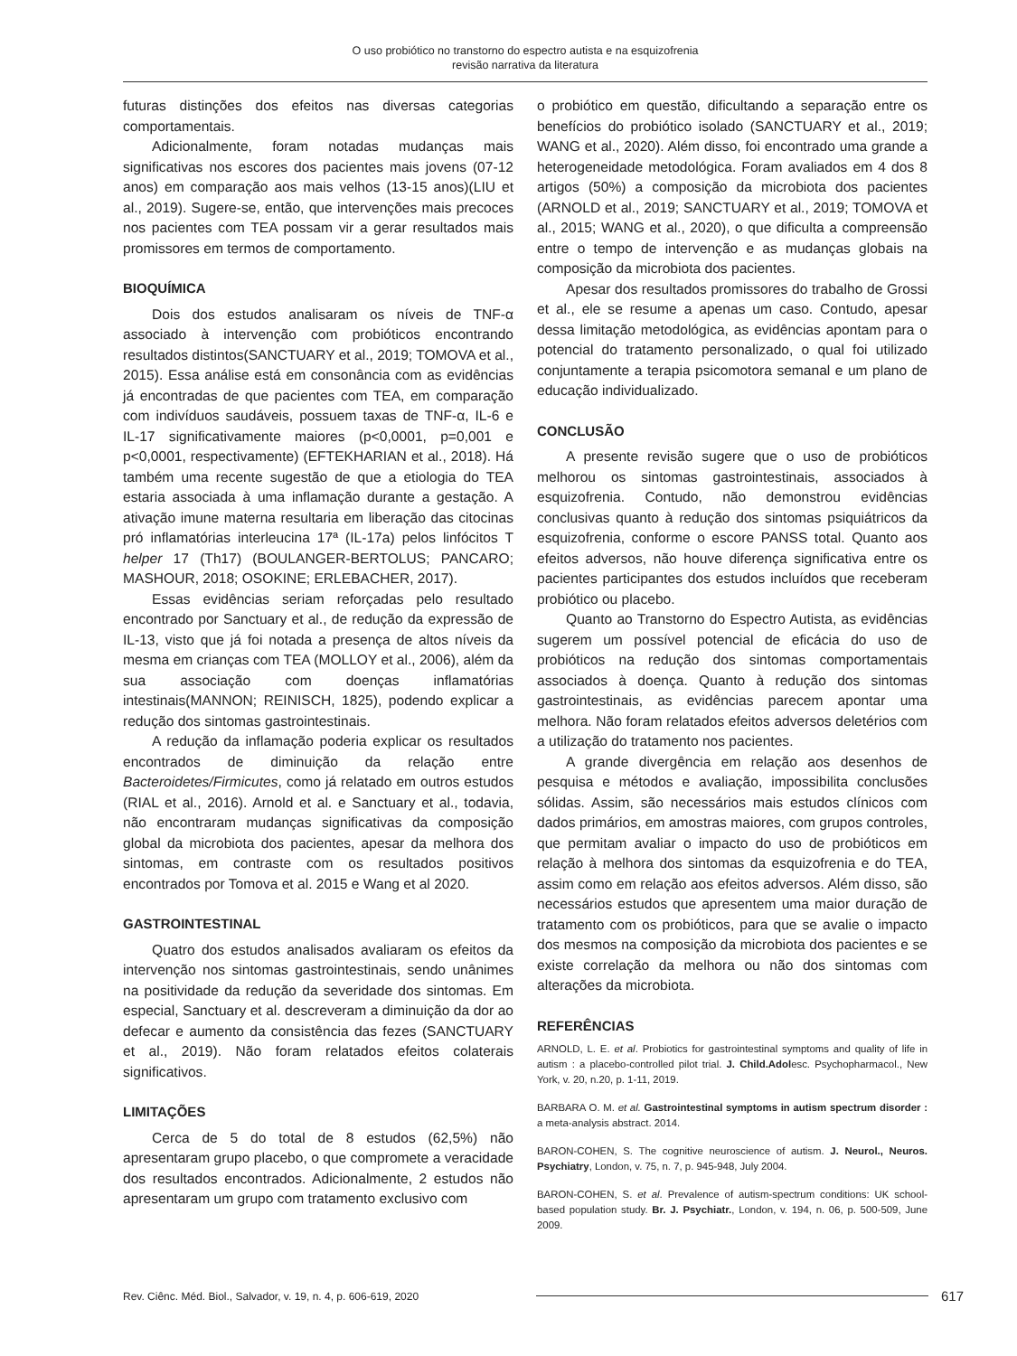O uso probiótico no transtorno do espectro autista e na esquizofrenia
revisão narrativa da literatura
futuras distinções dos efeitos nas diversas categorias comportamentais.
Adicionalmente, foram notadas mudanças mais significativas nos escores dos pacientes mais jovens (07-12 anos) em comparação aos mais velhos (13-15 anos)(LIU et al., 2019). Sugere-se, então, que intervenções mais precoces nos pacientes com TEA possam vir a gerar resultados mais promissores em termos de comportamento.
BIOQUÍMICA
Dois dos estudos analisaram os níveis de TNF-α associado à intervenção com probióticos encontrando resultados distintos(SANCTUARY et al., 2019; TOMOVA et al., 2015). Essa análise está em consonância com as evidências já encontradas de que pacientes com TEA, em comparação com indivíduos saudáveis, possuem taxas de TNF-α, IL-6 e IL-17 significativamente maiores (p<0,0001, p=0,001 e p<0,0001, respectivamente) (EFTEKHARIAN et al., 2018). Há também uma recente sugestão de que a etiologia do TEA estaria associada à uma inflamação durante a gestação. A ativação imune materna resultaria em liberação das citocinas pró inflamatórias interleucina 17ª (IL-17a) pelos linfócitos T helper 17 (Th17) (BOULANGER-BERTOLUS; PANCARO; MASHOUR, 2018; OSOKINE; ERLEBACHER, 2017).
Essas evidências seriam reforçadas pelo resultado encontrado por Sanctuary et al., de redução da expressão de IL-13, visto que já foi notada a presença de altos níveis da mesma em crianças com TEA (MOLLOY et al., 2006), além da sua associação com doenças inflamatórias intestinais(MANNON; REINISCH, 1825), podendo explicar a redução dos sintomas gastrointestinais.
A redução da inflamação poderia explicar os resultados encontrados de diminuição da relação entre Bacteroidetes/Firmicutes, como já relatado em outros estudos (RIAL et al., 2016). Arnold et al. e Sanctuary et al., todavia, não encontraram mudanças significativas da composição global da microbiota dos pacientes, apesar da melhora dos sintomas, em contraste com os resultados positivos encontrados por Tomova et al. 2015 e Wang et al 2020.
GASTROINTESTINAL
Quatro dos estudos analisados avaliaram os efeitos da intervenção nos sintomas gastrointestinais, sendo unânimes na positividade da redução da severidade dos sintomas. Em especial, Sanctuary et al. descreveram a diminuição da dor ao defecar e aumento da consistência das fezes (SANCTUARY et al., 2019). Não foram relatados efeitos colaterais significativos.
LIMITAÇÕES
Cerca de 5 do total de 8 estudos (62,5%) não apresentaram grupo placebo, o que compromete a veracidade dos resultados encontrados. Adicionalmente, 2 estudos não apresentaram um grupo com tratamento exclusivo com
o probiótico em questão, dificultando a separação entre os benefícios do probiótico isolado (SANCTUARY et al., 2019; WANG et al., 2020). Além disso, foi encontrado uma grande a heterogeneidade metodológica. Foram avaliados em 4 dos 8 artigos (50%) a composição da microbiota dos pacientes (ARNOLD et al., 2019; SANCTUARY et al., 2019; TOMOVA et al., 2015; WANG et al., 2020), o que dificulta a compreensão entre o tempo de intervenção e as mudanças globais na composição da microbiota dos pacientes.
Apesar dos resultados promissores do trabalho de Grossi et al., ele se resume a apenas um caso. Contudo, apesar dessa limitação metodológica, as evidências apontam para o potencial do tratamento personalizado, o qual foi utilizado conjuntamente a terapia psicomotora semanal e um plano de educação individualizado.
CONCLUSÃO
A presente revisão sugere que o uso de probióticos melhorou os sintomas gastrointestinais, associados à esquizofrenia. Contudo, não demonstrou evidências conclusivas quanto à redução dos sintomas psiquiátricos da esquizofrenia, conforme o escore PANSS total. Quanto aos efeitos adversos, não houve diferença significativa entre os pacientes participantes dos estudos incluídos que receberam probiótico ou placebo.
Quanto ao Transtorno do Espectro Autista, as evidências sugerem um possível potencial de eficácia do uso de probióticos na redução dos sintomas comportamentais associados à doença. Quanto à redução dos sintomas gastrointestinais, as evidências parecem apontar uma melhora. Não foram relatados efeitos adversos deletérios com a utilização do tratamento nos pacientes.
A grande divergência em relação aos desenhos de pesquisa e métodos e avaliação, impossibilita conclusões sólidas. Assim, são necessários mais estudos clínicos com dados primários, em amostras maiores, com grupos controles, que permitam avaliar o impacto do uso de probióticos em relação à melhora dos sintomas da esquizofrenia e do TEA, assim como em relação aos efeitos adversos. Além disso, são necessários estudos que apresentem uma maior duração de tratamento com os probióticos, para que se avalie o impacto dos mesmos na composição da microbiota dos pacientes e se existe correlação da melhora ou não dos sintomas com alterações da microbiota.
REFERÊNCIAS
ARNOLD, L. E. et al. Probiotics for gastrointestinal symptoms and quality of life in autism : a placebo-controlled pilot trial. J. Child.Adolesc. Psychopharmacol., New York, v. 20, n.20, p. 1-11, 2019.
BARBARA O. M. et al. Gastrointestinal symptoms in autism spectrum disorder : a meta-analysis abstract. 2014.
BARON-COHEN, S. The cognitive neuroscience of autism. J. Neurol., Neuros. Psychiatry, London, v. 75, n. 7, p. 945-948, July 2004.
BARON-COHEN, S. et al. Prevalence of autism-spectrum conditions: UK school-based population study. Br. J. Psychiatr., London, v. 194, n. 06, p. 500-509, June 2009.
Rev. Ciênc. Méd. Biol., Salvador, v. 19, n. 4, p. 606-619, 2020 617